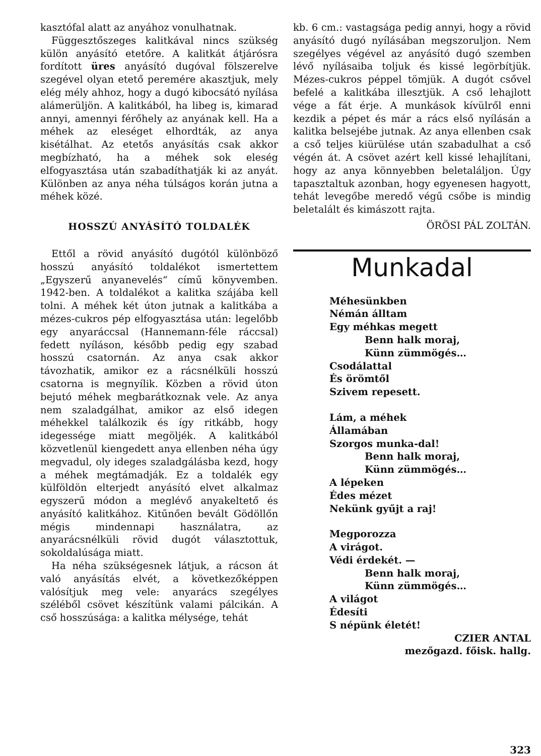kasztófal alatt az anyához vonulhatnak.
Függesztőszeges kalitkával nincs szükség külön anyásító etetőre. A kalitkát átjárósra fordított üres anyásító dugóval fölszerelve szegével olyan etető peremére akasztjuk, mely elég mély ahhoz, hogy a dugó kibocsátó nyílása alámerüljön. A kalitkából, ha libeg is, kimarad annyi, amennyi férőhely az anyának kell. Ha a méhek az eleséget elhordták, az anya kisétálhat. Az etetős anyásítás csak akkor megbízható, ha a méhek sok eleség elfogyasztása után szabadíthatják ki az anyát. Különben az anya néha túlságos korán jutna a méhek közé.
HOSSZÚ ANYÁSÍTÓ TOLDALÉK
Ettől a rövid anyásító dugótól különböző hosszú anyásító toldalékot ismertettem „Egyszerű anyanevelés“ című könyvemben. 1942-ben. A toldalékot a kalitka szájába kell tolni. A méhek két úton jutnak a kalitkába a mézes-cukros pép elfogyasztása után: legelőbb egy anyaráccsal (Hannemann-féle ráccsal) fedett nyíláson, később pedig egy szabad hosszú csatornán. Az anya csak akkor távozhatik, amikor ez a rácsnélküli hosszú csatorna is megnyílik. Közben a rövid úton bejutó méhek megbarátkoznak vele. Az anya nem szaladgálhat, amikor az első idegen méhekkel találkozik és így ritkább, hogy idegessége miatt megöljék. A kalitkából közvetlenül kiengedett anya ellenben néha úgy megvadul, oly ideges szaladgálásba kezd, hogy a méhek megtámadják. Ez a toldalék egy külföldön elterjedt anyásító elvet alkalmaz egyszerű módon a meglévő anyakeltető és anyásító kalitkához. Kitűnően bevált Gödöllőn mégis mindennapi használatra, az anyarácsnélküli rövid dugót választottuk, sokoldalúsága miatt.
Ha néha szükségesnek látjuk, a rácson át való anyásítás elvét, a következőképpen valósítjuk meg vele: anyarács szegélyes széléből csövet készítünk valami pálcikán. A cső hosszúsága: a kalitka mélysége, tehát
kb. 6 cm.: vastagsága pedig annyi, hogy a rövid anyásító dugó nyílásában megszoruljon. Nem szegélyes végével az anyásító dugó szemben lévő nyílásaiba toljuk és kissé legörbítjük. Mézes-cukros péppel tömjük. A dugót csővel befelé a kalitkába illesztjük. A cső lehajlott vége a fát érje. A munkások kívülről enni kezdik a pépet és már a rács első nyílásán a kalitka belsejébe jutnak. Az anya ellenben csak a cső teljes kiürülése után szabadulhat a cső végén át. A csövet azért kell kissé lehajlítani, hogy az anya könnyebben beletaláljon. Úgy tapasztaltuk azonban, hogy egyenesen hagyott, tehát levegőbe meredő végű csőbe is mindig beletalált és kimászott rajta.
ÖRÖSI PÁL ZOLTÁN.
Munkadal
Méhesünkben
Némán álltam
Egy méhkas megett
Benn halk moraj,
Künn zümmögés…
Csodálattal
És örömtől
Szivem repesett.
Lám, a méhek
Államában
Szorgos munka-dal!
Benn halk moraj,
Künn zümmögés…
A lépeken
Édes mézet
Nekünk gyűjt a raj!
Megporozza
A virágot.
Védi érdekét. —
Benn halk moraj,
Künn zümmögés…
A világot
Édesíti
S népünk életét!
CZIER ANTAL
mezőgazd. főisk. hallg.
323